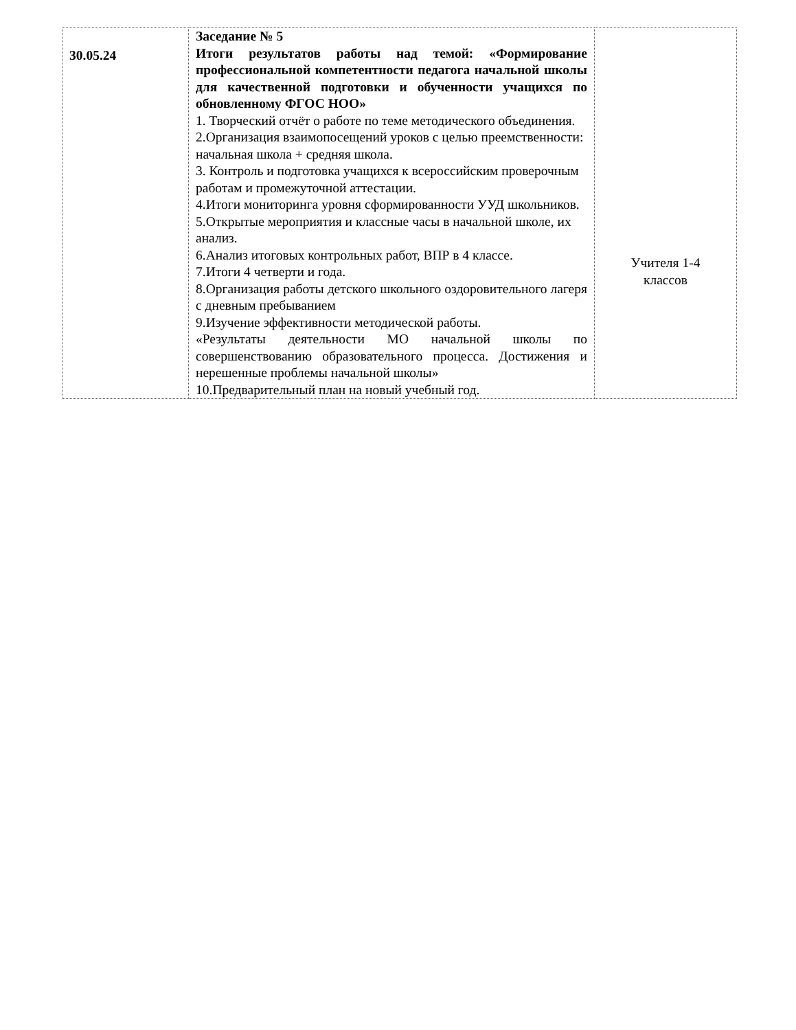| 30.05.24 | Заседание № 5 Итоги результатов работы над темой: «Формирование профессиональной компетентности педагога начальной школы для качественной подготовки и обученности учащихся по обновленному ФГОС НОО» 1. Творческий отчёт о работе по теме методического объединения. 2.Организация взаимопосещений уроков с целью преемственности: начальная школа + средняя школа. 3. Контроль и подготовка учащихся к всероссийским проверочным работам и промежуточной аттестации. 4.Итоги мониторинга уровня сформированности УУД школьников. 5.Открытые мероприятия и классные часы в начальной школе, их анализ. 6.Анализ итоговых контрольных работ, ВПР в 4 классе. 7.Итоги 4 четверти и года. 8.Организация работы детского школьного оздоровительного лагеря с дневным пребыванием 9.Изучение эффективности методической работы. «Результаты деятельности МО начальной школы по совершенствованию образовательного процесса. Достижения и нерешенные проблемы начальной школы» 10.Предварительный план на новый учебный год. | Учителя 1-4 классов |